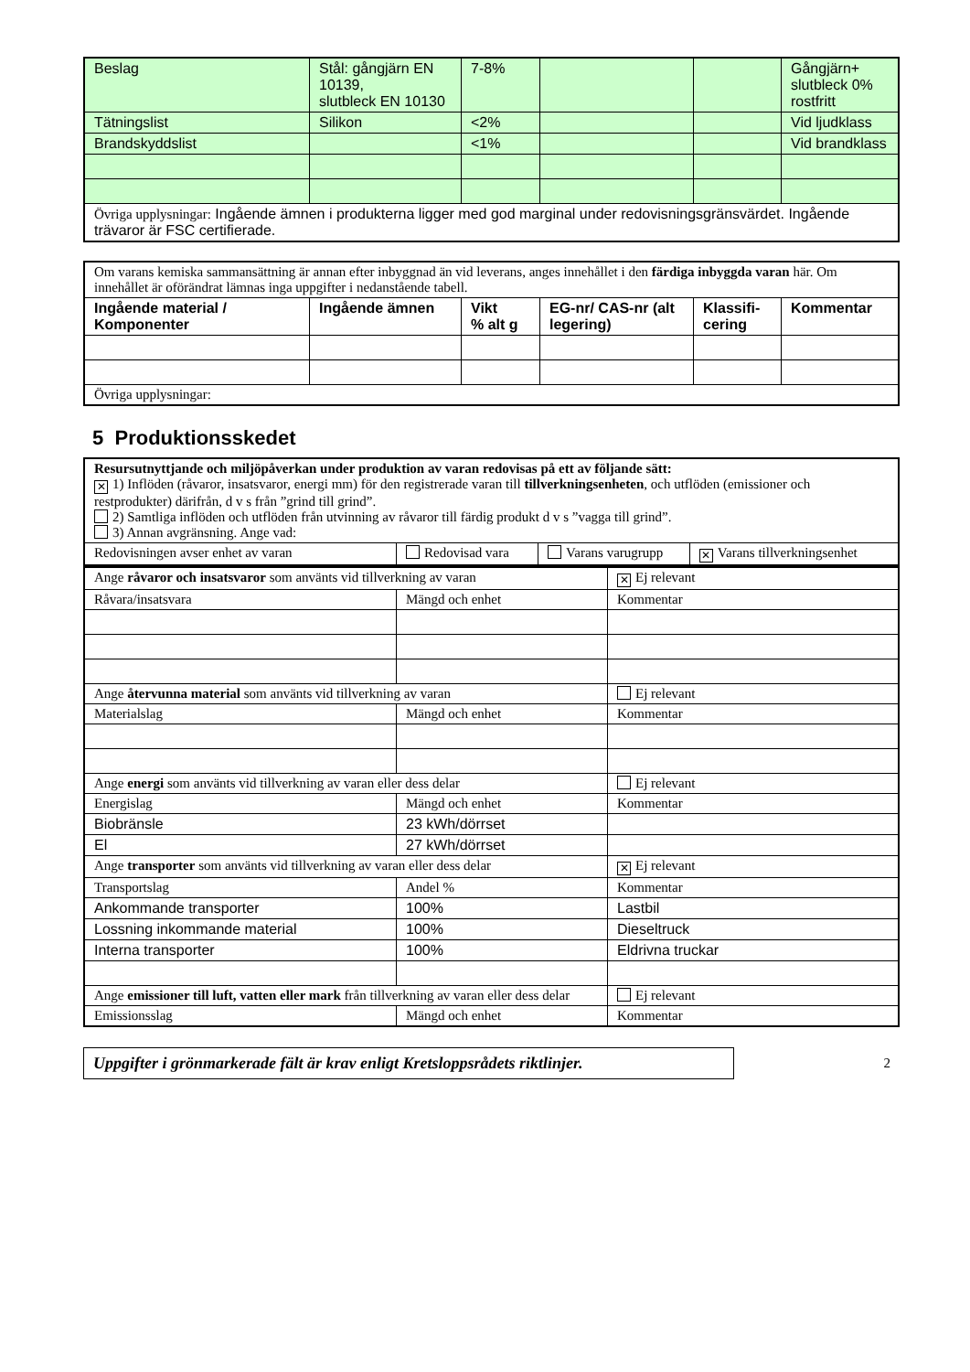| Beslag | Stål: gångjärn EN 10139, slutbleck EN 10130 | 7-8% | | | Gångjärn+ slutbleck 0% rostfritt |
| Tätningslist | Silikon | <2% | | | Vid ljudklass |
| Brandskyddslist | | <1% | | | Vid brandklass |
| Övriga upplysningar: Ingående ämnen i produkterna ligger med god marginal under redovisningsgränsvärdet. Ingående trävaror är FSC certifierade. | | | | | |
| Om varans kemiska sammansättning är annan efter inbyggnad än vid leverans, anges innehållet i den färdiga inbyggda varan här. Om innehållet är oförändrat lämnas inga uppgifter i nedanstående tabell. | | | | | |
| Ingående material / Komponenter | Ingående ämnen | Vikt % alt g | EG-nr/ CAS-nr (alt legering) | Klassifi- cering | Kommentar |
| Övriga upplysningar: | | | | | |
5 Produktionsskedet
| Resursutnyttjande och miljöpåverkan under produktion av varan redovisas på ett av följande sätt: ✕ 1) Inflöden (råvaror, insatsvaror, energi mm) för den registrerade varan till tillverkningsenheten , och utflöden (emissioner och restprodukter) därifrån, d v s från ”grind till grind”. 2) Samtliga inflöden och utflöden från utvinning av råvaror till färdig produkt d v s ”vagga till grind”. 3) Annan avgränsning. Ange vad: | | | |
| Redovisningen avser enhet av varan | Redovisad vara | Varans varugrupp | ✕ Varans tillverkningsenhet |
| Ange råvaror och insatsvaror som använts vid tillverkning av varan | | ✕ Ej relevant |
| Råvara/insatsvara | Mängd och enhet | Kommentar |
| Ange återvunna material som använts vid tillverkning av varan | | Ej relevant |
| Materialslag | Mängd och enhet | Kommentar |
| Ange energi som använts vid tillverkning av varan eller dess delar | | Ej relevant |
| Energislag | Mängd och enhet | Kommentar |
| Biobränsle | 23 kWh/dörrset | |
| El | 27 kWh/dörrset | |
| Ange transporter som använts vid tillverkning av varan eller dess delar | | ✕ Ej relevant |
| Transportslag | Andel % | Kommentar |
| Ankommande transporter | 100% | Lastbil |
| Lossning inkommande material | 100% | Dieseltruck |
| Interna transporter | 100% | Eldrivna truckar |
| Ange emissioner till luft, vatten eller mark från tillverkning av varan eller dess delar | | Ej relevant |
| Emissionsslag | Mängd och enhet | Kommentar |
Uppgifter i grönmarkerade fält är krav enligt Kretsloppsrådets riktlinjer.
2